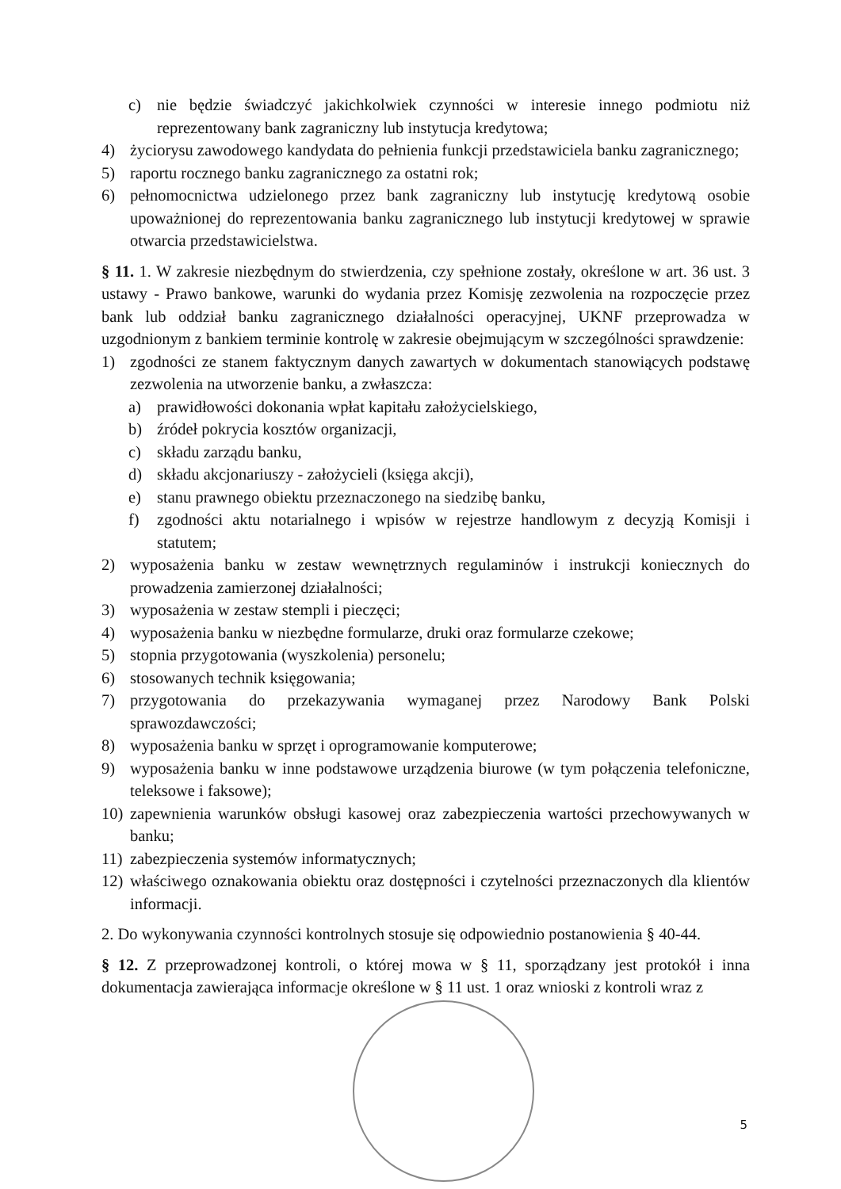c) nie będzie świadczyć jakichkolwiek czynności w interesie innego podmiotu niż reprezentowany bank zagraniczny lub instytucja kredytowa;
4) życiorysu zawodowego kandydata do pełnienia funkcji przedstawiciela banku zagranicznego;
5) raportu rocznego banku zagranicznego za ostatni rok;
6) pełnomocnictwa udzielonego przez bank zagraniczny lub instytucję kredytową osobie upoważnionej do reprezentowania banku zagranicznego lub instytucji kredytowej w sprawie otwarcia przedstawicielstwa.
§ 11. 1. W zakresie niezbędnym do stwierdzenia, czy spełnione zostały, określone w art. 36 ust. 3 ustawy - Prawo bankowe, warunki do wydania przez Komisję zezwolenia na rozpoczęcie przez bank lub oddział banku zagranicznego działalności operacyjnej, UKNF przeprowadza w uzgodnionym z bankiem terminie kontrolę w zakresie obejmującym w szczególności sprawdzenie:
1) zgodności ze stanem faktycznym danych zawartych w dokumentach stanowiących podstawę zezwolenia na utworzenie banku, a zwłaszcza:
a) prawidłowości dokonania wpłat kapitału założycielskiego,
b) źródeł pokrycia kosztów organizacji,
c) składu zarządu banku,
d) składu akcjonariuszy - założycieli (księga akcji),
e) stanu prawnego obiektu przeznaczonego na siedzibę banku,
f) zgodności aktu notarialnego i wpisów w rejestrze handlowym z decyzją Komisji i statutem;
2) wyposażenia banku w zestaw wewnętrznych regulaminów i instrukcji koniecznych do prowadzenia zamierzonej działalności;
3) wyposażenia w zestaw stempli i pieczęci;
4) wyposażenia banku w niezbędne formularze, druki oraz formularze czekowe;
5) stopnia przygotowania (wyszkolenia) personelu;
6) stosowanych technik księgowania;
7) przygotowania do przekazywania wymaganej przez Narodowy Bank Polski sprawozdawczości;
8) wyposażenia banku w sprzęt i oprogramowanie komputerowe;
9) wyposażenia banku w inne podstawowe urządzenia biurowe (w tym połączenia telefoniczne, teleksowe i faksowe);
10) zapewnienia warunków obsługi kasowej oraz zabezpieczenia wartości przechowywanych w banku;
11) zabezpieczenia systemów informatycznych;
12) właściwego oznakowania obiektu oraz dostępności i czytelności przeznaczonych dla klientów informacji.
2. Do wykonywania czynności kontrolnych stosuje się odpowiednio postanowienia § 40-44.
§ 12. Z przeprowadzonej kontroli, o której mowa w § 11, sporządzany jest protokół i inna dokumentacja zawierająca informacje określone w § 11 ust. 1 oraz wnioski z kontroli wraz z
5